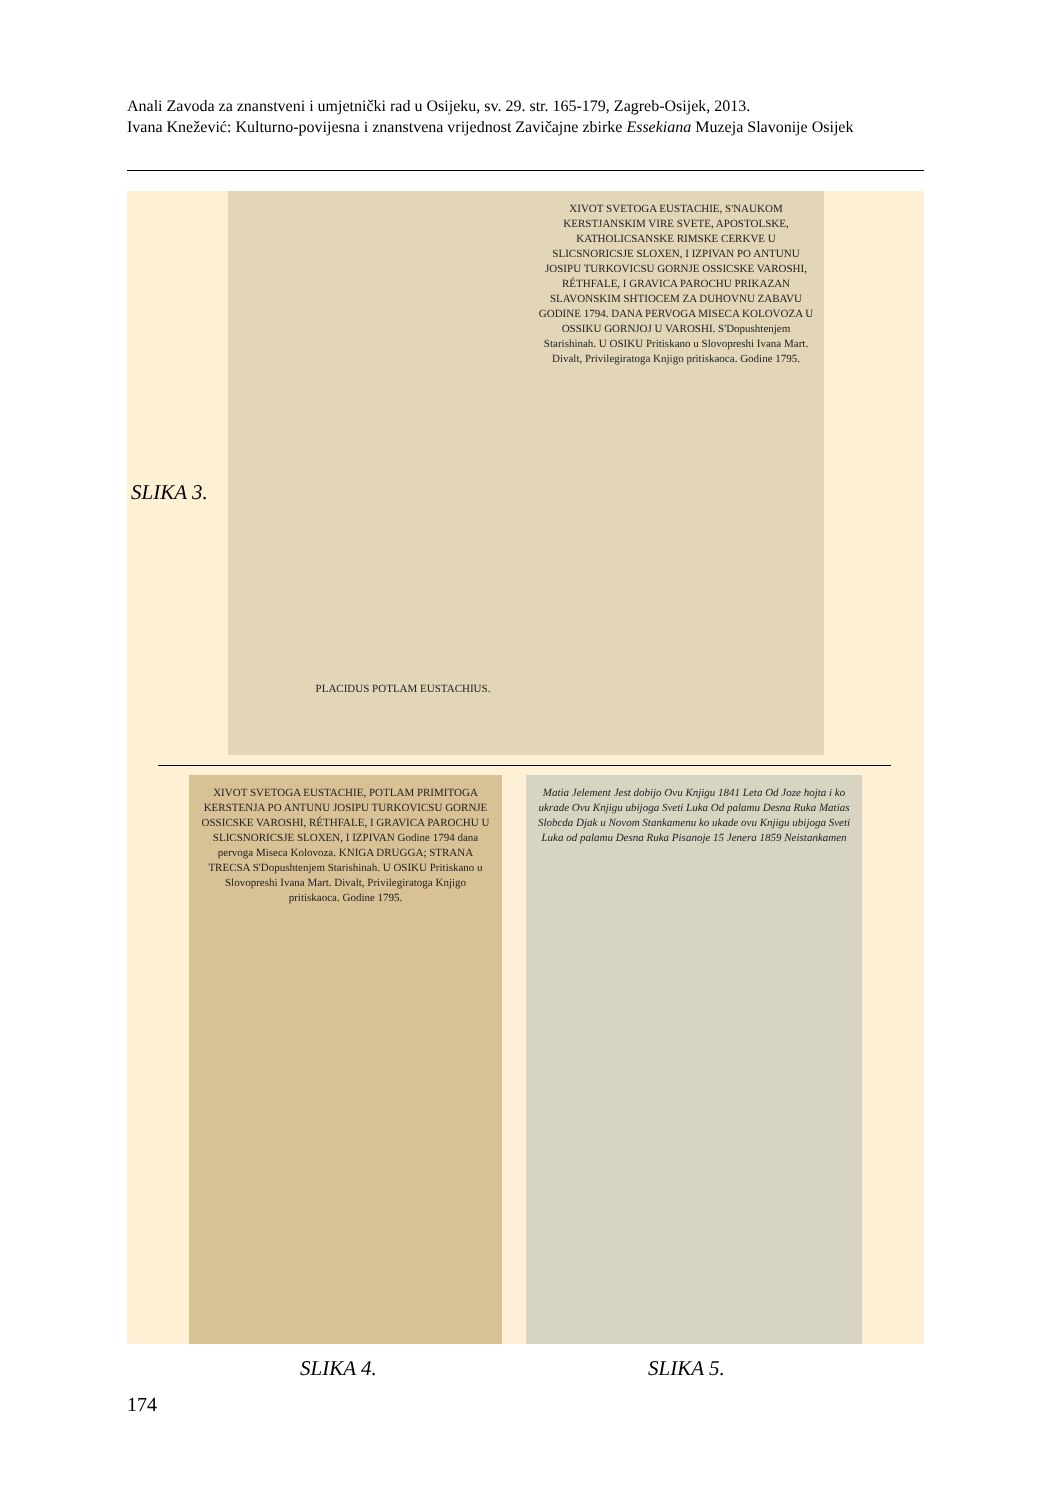Anali Zavoda za znanstveni i umjetnički rad u Osijeku, sv. 29. str. 165-179, Zagreb-Osijek, 2013.
Ivana Knežević: Kulturno-povijesna i znanstvena vrijednost Zavičajne zbirke Essekiana Muzeja Slavonije Osijek
XIVOT SVETOGA EUSTACHIE, S'NAUKOM KERSTJANSKIM VIRE SVETE, APOSTOLSKE, KATHOLICSANSKE RIMSKE CERKVE U SLICSNORICSJE SLOXEN, I IZPIVAN PO ANTUNU JOSIPU TURKOVICSU GORNJE OSSICSKE VAROSHI, RÉTHFALE, I GRAVICA PAROCHU PRIKAZAN SLAVONSKIM SHTIOCEM ZA DUHOVNU ZABAVU GODINE 1794. DANA PERVOGA MISECA KOLOVOZA U OSSIKU GORNJOJ U VAROSHI. S'Dopushtenjem Starishinah. U OSIKU Pritiskano u Slovopreshi Ivana Mart. Divalt, Privilegiratoga Knjigo pritiskaoca. Godine 1795.
PLACIDUS POTLAM EUSTACHIUS.
SLIKA 3.
XIVOT SVETOGA EUSTACHIE, POTLAM PRIMITOGA KERSTENJA PO ANTUNU JOSIPU TURKOVICSU GORNJE OSSICSKE VAROSHI, RÉTHFALE, I GRAVICA PAROCHU U SLICSNORICSJE SLOXEN, I IZPIVAN Godine 1794 dana pervoga Miseca Kolovoza. KNIGA DRUGGA; STRANA TRECSA S'Dopushtenjem Starishinah. U OSIKU Pritiskano u Slovopreshi Ivana Mart. Divalt, Privilegiratoga Knjigo pritiskaoca. Godine 1795.
Matia Jelement Jest dobijo Ovu Knjigu 1841 Leta Od Joze hojta i ko ukrade Ovu Knjigu ubijoga Sveti Luka Od palamu Desna Ruka Matias Slobcda Djak u Novom Stankamenu ko ukade ovu Knjigu ubijoga Sveti Luka od palamu Desna Ruka Pisanoje 15 Jenera 1859 Neistankamen
SLIKA 4. SLIKA 5.
174